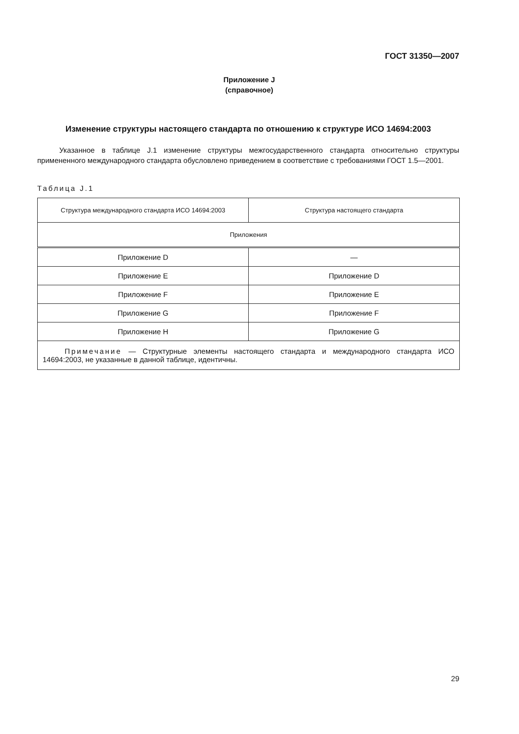ГОСТ 31350—2007
Приложение J
(справочное)
Изменение структуры настоящего стандарта по отношению к структуре ИСО 14694:2003
Указанное в таблице J.1 изменение структуры межгосударственного стандарта относительно структуры примененного международного стандарта обусловлено приведением в соответствие с требованиями ГОСТ 1.5—2001.
Таблица J.1
| Структура международного стандарта ИСО 14694:2003 | Структура настоящего стандарта |
| --- | --- |
| Приложения | |
| Приложение D | — |
| Приложение E | Приложение D |
| Приложение F | Приложение E |
| Приложение G | Приложение F |
| Приложение H | Приложение G |
| Примечание — Структурные элементы настоящего стандарта и международного стандарта ИСО 14694:2003, не указанные в данной таблице, идентичны. | |
29